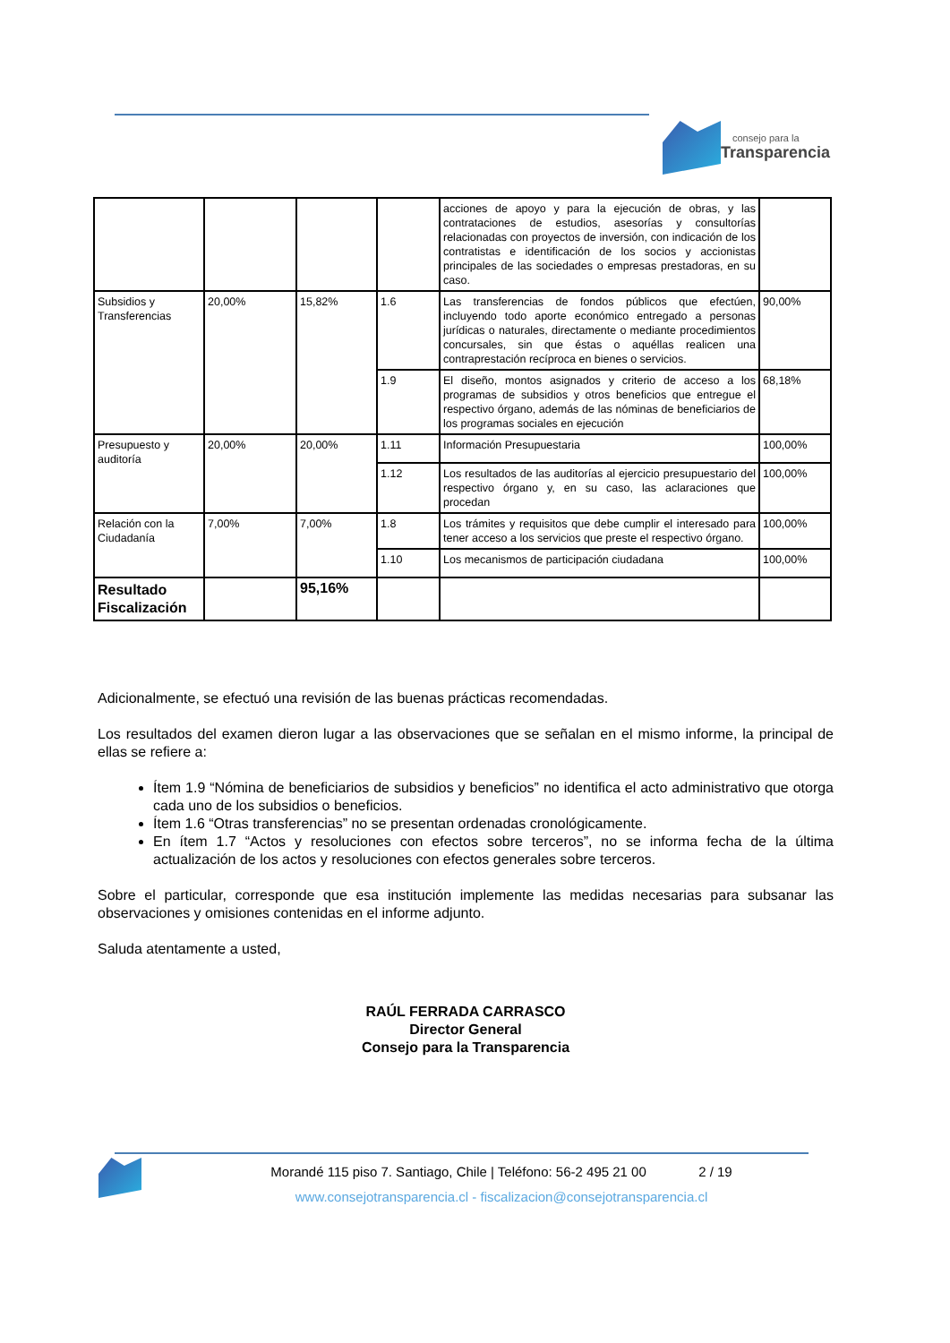consejo para la
Transparencia
| | | | | acciones de apoyo y para la ejecución de obras, y las contrataciones de estudios, asesorías y consultorías relacionadas con proyectos de inversión, con indicación de los contratistas e identificación de los socios y accionistas principales de las sociedades o empresas prestadoras, en su caso. | |
| Subsidios y Transferencias | 20,00% | 15,82% | 1.6 | Las transferencias de fondos públicos que efectúen, incluyendo todo aporte económico entregado a personas jurídicas o naturales, directamente o mediante procedimientos concursales, sin que éstas o aquéllas realicen una contraprestación recíproca en bienes o servicios. | 90,00% |
| | | | 1.9 | El diseño, montos asignados y criterio de acceso a los programas de subsidios y otros beneficios que entregue el respectivo órgano, además de las nóminas de beneficiarios de los programas sociales en ejecución | 68,18% |
| Presupuesto y auditoría | 20,00% | 20,00% | 1.11 | Información Presupuestaria | 100,00% |
| | | | 1.12 | Los resultados de las auditorías al ejercicio presupuestario del respectivo órgano y, en su caso, las aclaraciones que procedan | 100,00% |
| Relación con la Ciudadanía | 7,00% | 7,00% | 1.8 | Los trámites y requisitos que debe cumplir el interesado para tener acceso a los servicios que preste el respectivo órgano. | 100,00% |
| | | | 1.10 | Los mecanismos de participación ciudadana | 100,00% |
| Resultado Fiscalización | | 95,16% | | | |
Adicionalmente, se efectuó una revisión de las buenas prácticas recomendadas.
Los resultados del examen dieron lugar a las observaciones que se señalan en el mismo informe, la principal de ellas se refiere a:
Ítem 1.9 “Nómina de beneficiarios de subsidios y beneficios” no identifica el acto administrativo que otorga cada uno de los subsidios o beneficios.
Ítem 1.6 “Otras transferencias” no se presentan ordenadas cronológicamente.
En ítem 1.7 “Actos y resoluciones con efectos sobre terceros”, no se informa fecha de la última actualización de los actos y resoluciones con efectos generales sobre terceros.
Sobre el particular, corresponde que esa institución implemente las medidas necesarias para subsanar las observaciones y omisiones contenidas en el informe adjunto.
Saluda atentamente a usted,
RAÚL FERRADA CARRASCO
Director General
Consejo para la Transparencia
Morandé 115 piso 7. Santiago, Chile | Teléfono: 56-2 495 21 00 2 / 19
www.consejotransparencia.cl - fiscalizacion@consejotransparencia.cl